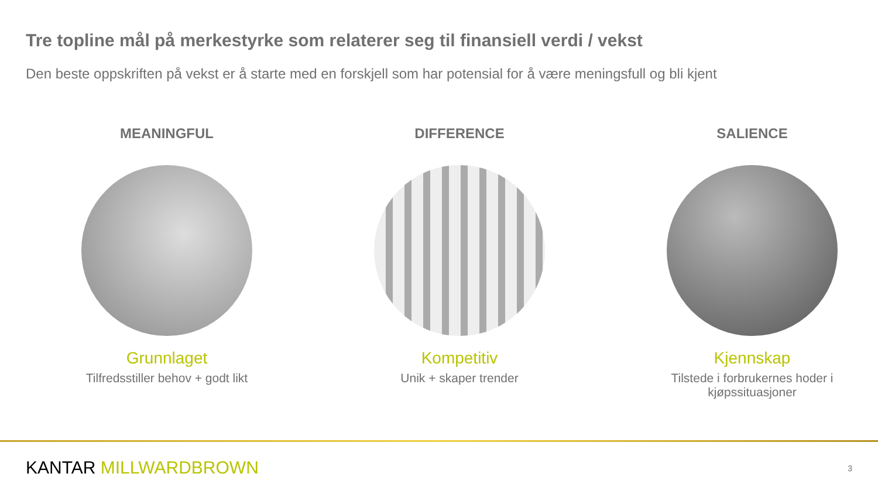Tre topline mål på merkestyrke som relaterer seg til finansiell verdi / vekst
Den beste oppskriften på vekst er å starte med en forskjell som har potensial for å være meningsfull og bli kjent
MEANINGFUL
Grunnlaget
Tilfredsstiller behov + godt likt
DIFFERENCE
Kompetitiv
Unik + skaper trender
SALIENCE
Kjennskap
Tilstede i forbrukernes hoder i kjøpssituasjoner
KANTAR MILLWARDBROWN 3